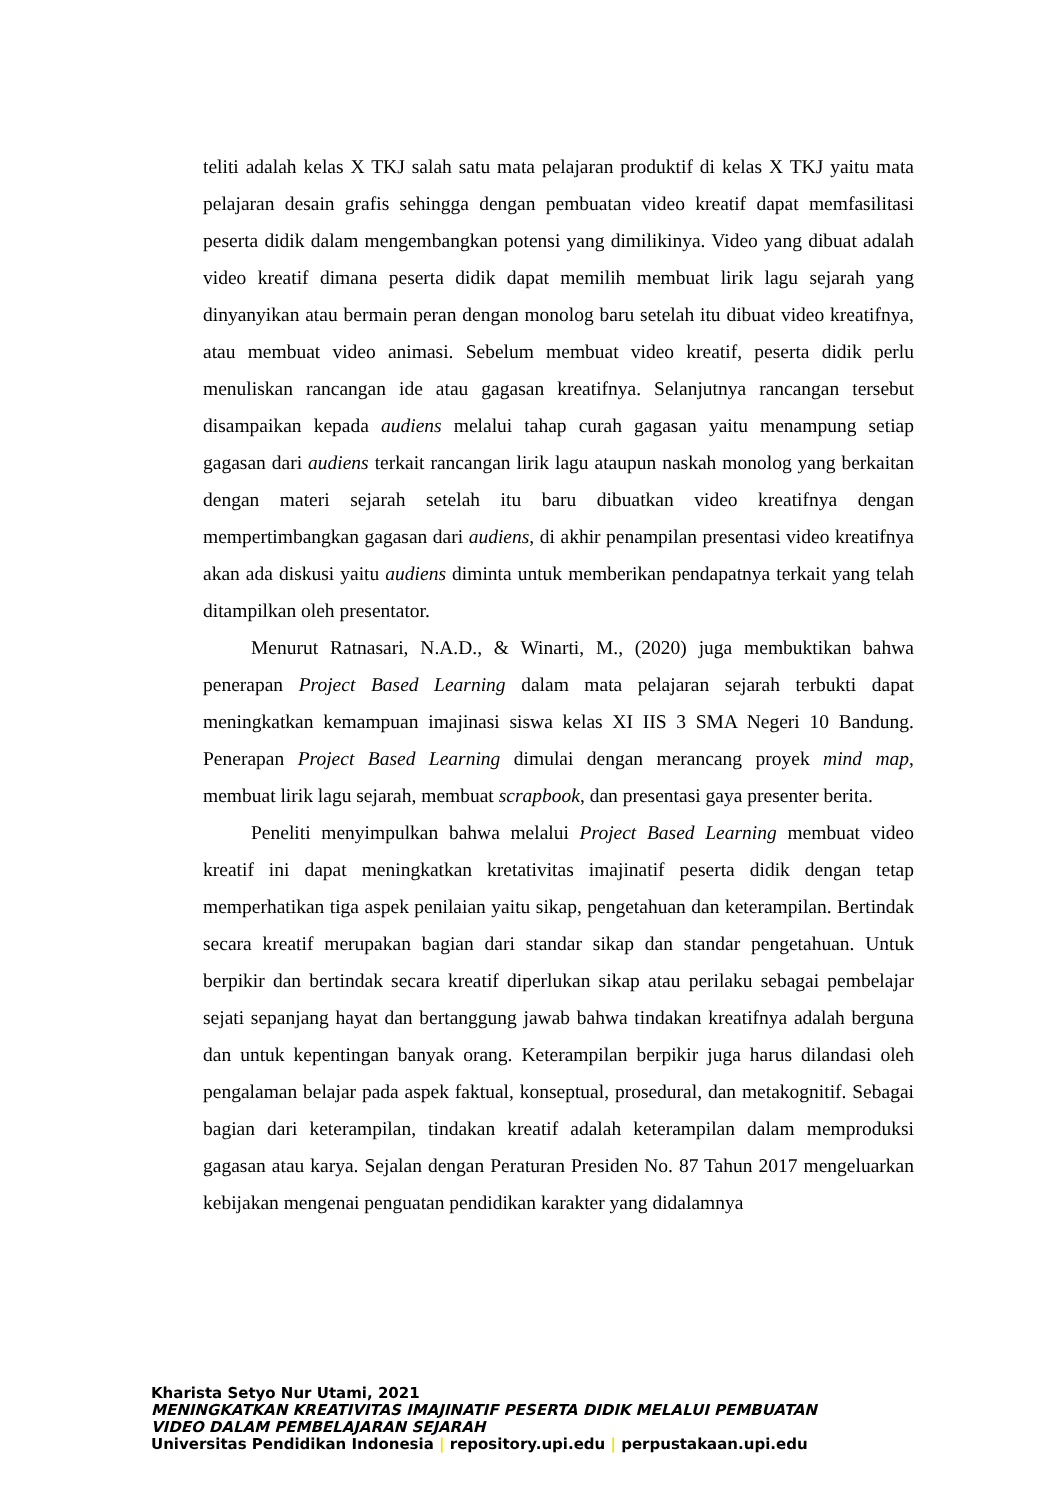teliti adalah kelas X TKJ salah satu mata pelajaran produktif di kelas X TKJ yaitu mata pelajaran desain grafis sehingga dengan pembuatan video kreatif dapat memfasilitasi peserta didik dalam mengembangkan potensi yang dimilikinya. Video yang dibuat adalah video kreatif dimana peserta didik dapat memilih membuat lirik lagu sejarah yang dinyanyikan atau bermain peran dengan monolog baru setelah itu dibuat video kreatifnya, atau membuat video animasi. Sebelum membuat video kreatif, peserta didik perlu menuliskan rancangan ide atau gagasan kreatifnya. Selanjutnya rancangan tersebut disampaikan kepada audiens melalui tahap curah gagasan yaitu menampung setiap gagasan dari audiens terkait rancangan lirik lagu ataupun naskah monolog yang berkaitan dengan materi sejarah setelah itu baru dibuatkan video kreatifnya dengan mempertimbangkan gagasan dari audiens, di akhir penampilan presentasi video kreatifnya akan ada diskusi yaitu audiens diminta untuk memberikan pendapatnya terkait yang telah ditampilkan oleh presentator.
Menurut Ratnasari, N.A.D., & Winarti, M., (2020) juga membuktikan bahwa penerapan Project Based Learning dalam mata pelajaran sejarah terbukti dapat meningkatkan kemampuan imajinasi siswa kelas XI IIS 3 SMA Negeri 10 Bandung. Penerapan Project Based Learning dimulai dengan merancang proyek mind map, membuat lirik lagu sejarah, membuat scrapbook, dan presentasi gaya presenter berita.
Peneliti menyimpulkan bahwa melalui Project Based Learning membuat video kreatif ini dapat meningkatkan kretativitas imajinatif peserta didik dengan tetap memperhatikan tiga aspek penilaian yaitu sikap, pengetahuan dan keterampilan. Bertindak secara kreatif merupakan bagian dari standar sikap dan standar pengetahuan. Untuk berpikir dan bertindak secara kreatif diperlukan sikap atau perilaku sebagai pembelajar sejati sepanjang hayat dan bertanggung jawab bahwa tindakan kreatifnya adalah berguna dan untuk kepentingan banyak orang. Keterampilan berpikir juga harus dilandasi oleh pengalaman belajar pada aspek faktual, konseptual, prosedural, dan metakognitif. Sebagai bagian dari keterampilan, tindakan kreatif adalah keterampilan dalam memproduksi gagasan atau karya. Sejalan dengan Peraturan Presiden No. 87 Tahun 2017 mengeluarkan kebijakan mengenai penguatan pendidikan karakter yang didalamnya
Kharista Setyo Nur Utami, 2021
MENINGKATKAN KREATIVITAS IMAJINATIF PESERTA DIDIK MELALUI PEMBUATAN
VIDEO DALAM PEMBELAJARAN SEJARAH
Universitas Pendidikan Indonesia | repository.upi.edu | perpustakaan.upi.edu